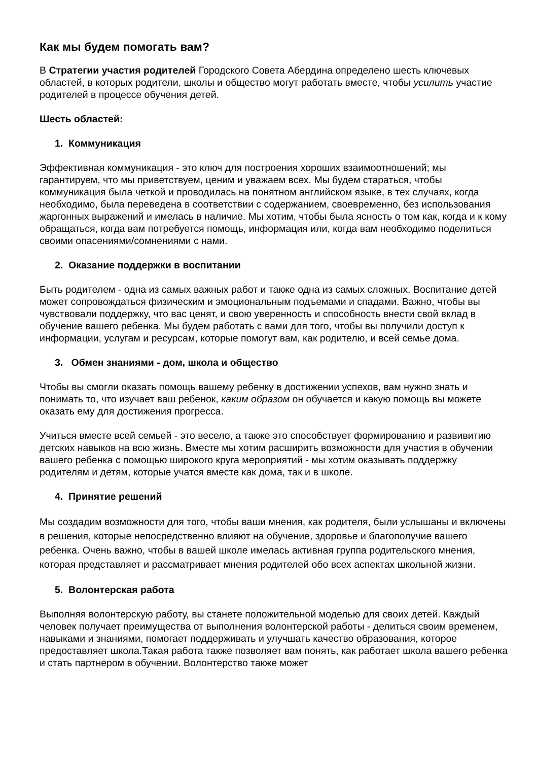Как мы будем помогать вам?
В Стратегии участия родителей Городского Совета Абердина определено шесть ключевых областей, в которых родители, школы и общество могут работать вместе, чтобы усилить участие родителей в процессе обучения детей.
Шесть областей:
1. Коммуникация
Эффективная коммуникация - это ключ для построения хороших взаимоотношений; мы гарантируем, что мы приветствуем, ценим и уважаем всех. Мы будем стараться, чтобы коммуникация была четкой и проводилась на понятном английском языке, в тех случаях, когда необходимо, была переведена в соответствии с содержанием, своевременно, без использования жаргонных выражений и имелась в наличие. Мы хотим, чтобы была ясность о том как, когда и к кому обращаться, когда вам потребуется помощь, информация или, когда вам необходимо поделиться своими опасениями/сомнениями с нами.
2. Оказание поддержки в воспитании
Быть родителем - одна из самых важных работ и также одна из самых сложных. Воспитание детей может сопровождаться физическим и эмоциональным подъемами и спадами. Важно, чтобы вы чувствовали поддержку, что вас ценят, и свою уверенность и способность внести свой вклад в обучение вашего ребенка. Мы будем работать с вами для того, чтобы вы получили доступ к информации, услугам и ресурсам, которые помогут вам, как родителю, и всей семье дома.
3. Обмен знаниями - дом, школа и общество
Чтобы вы смогли оказать помощь вашему ребенку в достижении успехов, вам нужно знать и понимать то, что изучает ваш ребенок, каким образом он обучается и какую помощь вы можете оказать ему для достижения прогресса.
Учиться вместе всей семьей - это весело, а также это способствует формированию и развивитию детских навыков на всю жизнь. Вместе мы хотим расширить возможности для участия в обучении вашего ребенка с помощью широкого круга мероприятий - мы хотим оказывать поддержку родителям и детям, которые учатся вместе как дома, так и в школе.
4. Принятие решений
Мы создадим возможности для того, чтобы ваши мнения, как родителя, были услышаны и включены в решения, которые непосредственно влияют на обучение, здоровье и благополучие вашего ребенка. Очень важно, чтобы в вашей школе имелась активная группа родительского мнения, которая представляет и рассматривает мнения родителей обо всех аспектах школьной жизни.
5. Волонтерская работа
Выполняя волонтерскую работу, вы станете положительной моделью для своих детей. Каждый человек получает преимущества от выполнения волонтерской работы - делиться своим временем, навыками и знаниями, помогает поддерживать и улучшать качество образования, которое предоставляет школа.Такая работа также позволяет вам понять, как работает школа вашего ребенка и стать партнером в обучении. Волонтерство также может